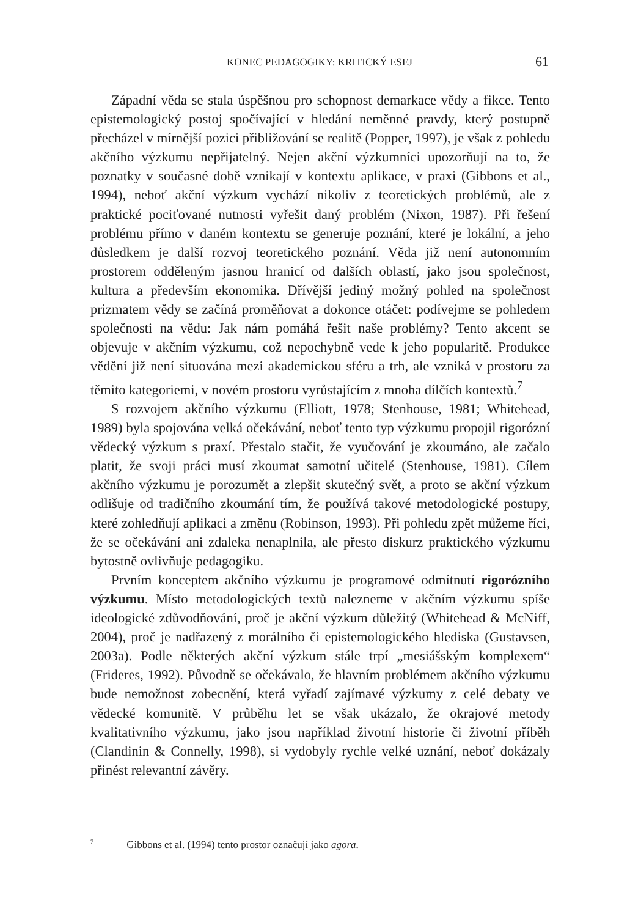KONEC PEDAGOGIKY: KRITICKÝ ESEJ 61
Západní věda se stala úspěšnou pro schopnost demarkace vědy a fikce. Tento epistemologický postoj spočívající v hledání neměnné pravdy, který postupně přecházel v mírnější pozici přibližování se realitě (Popper, 1997), je však z pohledu akčního výzkumu nepřijatelný. Nejen akční výzkumníci upozorňují na to, že poznatky v současné době vznikají v kontextu aplikace, v praxi (Gibbons et al., 1994), neboť akční výzkum vychází nikoliv z teoretických problémů, ale z praktické pociťované nutnosti vyřešit daný problém (Nixon, 1987). Při řešení problému přímo v daném kontextu se generuje poznání, které je lokální, a jeho důsledkem je další rozvoj teoretického poznání. Věda již není autonomním prostorem odděleným jasnou hranicí od dalších oblastí, jako jsou společnost, kultura a především ekonomika. Dřívější jediný možný pohled na společnost prizmatem vědy se začíná proměňovat a dokonce otáčet: podívejme se pohledem společnosti na vědu: Jak nám pomáhá řešit naše problémy? Tento akcent se objevuje v akčním výzkumu, což nepochybně vede k jeho popularitě. Produkce vědění již není situována mezi akademickou sféru a trh, ale vzniká v prostoru za těmito kategoriemi, v novém prostoru vyrůstajícím z mnoha dílčích kontextů.<sup>7</sup>
S rozvojem akčního výzkumu (Elliott, 1978; Stenhouse, 1981; Whitehead, 1989) byla spojována velká očekávání, neboť tento typ výzkumu propojil rigorózní vědecký výzkum s praxí. Přestalo stačit, že vyučování je zkoumáno, ale začalo platit, že svoji práci musí zkoumat samotní učitelé (Stenhouse, 1981). Cílem akčního výzkumu je porozumět a zlepšit skutečný svět, a proto se akční výzkum odlišuje od tradičního zkoumání tím, že používá takové metodologické postupy, které zohledňují aplikaci a změnu (Robinson, 1993). Při pohledu zpět můžeme říci, že se očekávání ani zdaleka nenaplnila, ale přesto diskurz praktického výzkumu bytostně ovlivňuje pedagogiku.
Prvním konceptem akčního výzkumu je programové odmítnutí rigorózního výzkumu. Místo metodologických textů nalezneme v akčním výzkumu spíše ideologické zdůvodňování, proč je akční výzkum důležitý (Whitehead & McNiff, 2004), proč je nadřazený z morálního či epistemologického hlediska (Gustavsen, 2003a). Podle některých akční výzkum stále trpí „mesiášským komplexem“ (Frideres, 1992). Původně se očekávalo, že hlavním problémem akčního výzkumu bude nemožnost zobecnění, která vyřadí zajímavé výzkumy z celé debaty ve vědecké komunitě. V průběhu let se však ukázalo, že okrajové metody kvalitativního výzkumu, jako jsou například životní historie či životní příběh (Clandinin & Connelly, 1998), si vydobyly rychle velké uznání, neboť dokázaly přinést relevantní závěry.
<sup>7</sup> Gibbons et al. (1994) tento prostor označují jako agora.